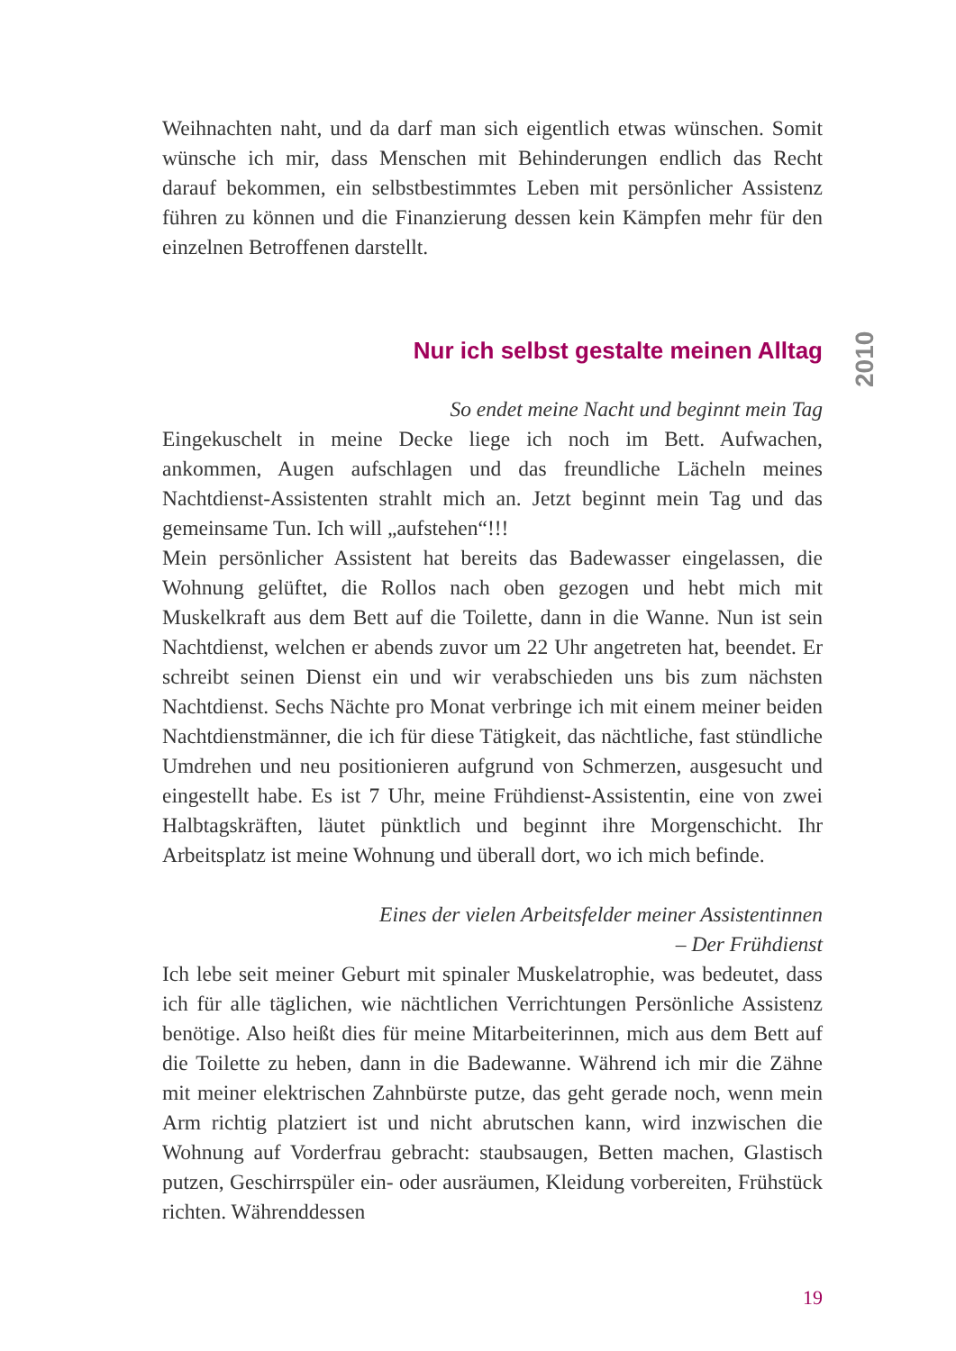Weihnachten naht, und da darf man sich eigentlich etwas wünschen. Somit wünsche ich mir, dass Menschen mit Behinderungen endlich das Recht darauf bekommen, ein selbstbestimmtes Leben mit persönlicher Assistenz führen zu können und die Finanzierung dessen kein Kämpfen mehr für den einzelnen Betroffenen darstellt.
Nur ich selbst gestalte meinen Alltag
So endet meine Nacht und beginnt mein Tag
Eingekuschelt in meine Decke liege ich noch im Bett. Aufwachen, ankommen, Augen aufschlagen und das freundliche Lächeln meines Nachtdienst-Assistenten strahlt mich an. Jetzt beginnt mein Tag und das gemeinsame Tun. Ich will „aufstehen“!!!
Mein persönlicher Assistent hat bereits das Badewasser eingelassen, die Wohnung gelüftet, die Rollos nach oben gezogen und hebt mich mit Muskelkraft aus dem Bett auf die Toilette, dann in die Wanne. Nun ist sein Nachtdienst, welchen er abends zuvor um 22 Uhr angetreten hat, beendet. Er schreibt seinen Dienst ein und wir verabschieden uns bis zum nächsten Nachtdienst. Sechs Nächte pro Monat verbringe ich mit einem meiner beiden Nachtdienstmänner, die ich für diese Tätigkeit, das nächtliche, fast stündliche Umdrehen und neu positionieren aufgrund von Schmerzen, ausgesucht und eingestellt habe. Es ist 7 Uhr, meine Frühdienst-Assistentin, eine von zwei Halbtagskräften, läutet pünktlich und beginnt ihre Morgenschicht. Ihr Arbeitsplatz ist meine Wohnung und überall dort, wo ich mich befinde.
Eines der vielen Arbeitsfelder meiner Assistentinnen
– Der Frühdienst
Ich lebe seit meiner Geburt mit spinaler Muskelatrophie, was bedeutet, dass ich für alle täglichen, wie nächtlichen Verrichtungen Persönliche Assistenz benötige. Also heißt dies für meine Mitarbeiterinnen, mich aus dem Bett auf die Toilette zu heben, dann in die Badewanne. Während ich mir die Zähne mit meiner elektrischen Zahnbürste putze, das geht gerade noch, wenn mein Arm richtig platziert ist und nicht abrutschen kann, wird inzwischen die Wohnung auf Vorderfrau gebracht: staubsaugen, Betten machen, Glastisch putzen, Geschirrspüler ein- oder ausräumen, Kleidung vorbereiten, Frühstück richten. Währenddessen
2010
19